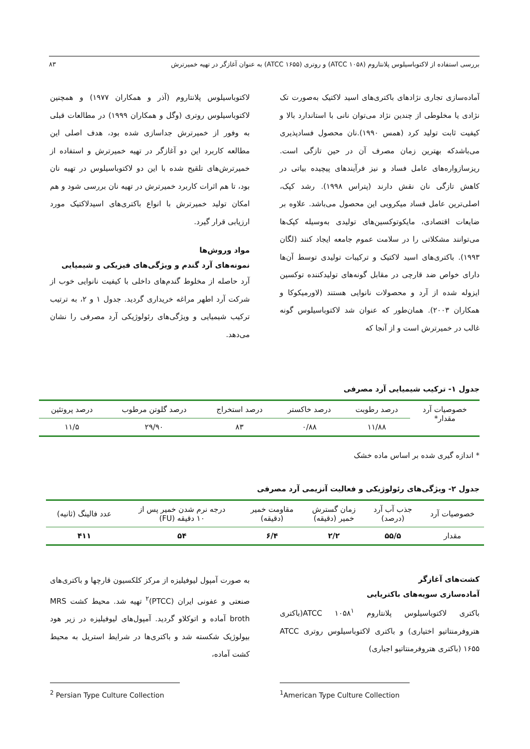بررسی استفاده از لاکتوباسیلوس پلانتاروم (ATCC ۱۰۵۸) و روتری (ATCC ۱۶۵۵) به عنوان آغازگر در تهیه خمیرترش ۸۳
آماده‌سازی تجاری نژادهای باکتری‌های اسید لاکتیک به‌صورت تک نژادی یا مخلوطی از چندین نژاد می‌توان نانی با استاندارد بالا و کیفیت ثابت تولید کرد (همس ۱۹۹۰).نان محصول فسادپذیری می‌باشدکه بهترین زمان مصرف آن در حین تازگی است. ریزسازواره‌های عامل فساد و نیز فرآیندهای پیچیده بیاتی در کاهش تازگی نان نقش دارند (پتراس ۱۹۹۸). رشد کپک، اصلی‌ترین عامل فساد میکروبی این محصول می‌باشد. علاوه بر ضایعات اقتصادی، مایکوتوکسین‌های تولیدی به‌وسیله کپک‌ها می‌توانند مشکلاتی را در سلامت عموم جامعه ایجاد کنند (لگان ۱۹۹۳). باکتری‌های اسید لاکتیک و ترکیبات تولیدی توسط آن‌ها دارای خواص ضد قارچی در مقابل گونه‌های تولیدکننده توکسین ایزوله شده از آرد و محصولات نانوایی هستند (لاورمیکوکا و همکاران ۲۰۰۳). همان‌طور که عنوان شد لاکتوباسیلوس گونه غالب در خمیرترش است و از آنجا که
لاکتوباسیلوس پلانتاروم (آذر و همکاران ۱۹۷۷) و همچنین لاکتوباسیلوس روتری (وگل و همکاران ۱۹۹۹) در مطالعات قبلی به وفور از خمیرترش جداسازی شده بود، هدف اصلی این مطالعه کاربرد این دو آغازگر در تهیه خمیرترش و استفاده از خمیرترش‌های تلقیح شده با این دو لاکتوباسیلوس در تهیه نان بود، تا هم اثرات کاربرد خمیرترش در تهیه نان بررسی شود و هم امکان تولید خمیرترش با انواع باکتری‌های اسیدلاکتیک مورد ارزیابی قرار گیرد.
مواد وروش‌ها
نمونه‌های آرد گندم و ویژگی‌های فیزیکی و شیمیایی
آرد حاصله از مخلوط گندم‌های داخلی با کیفیت نانوایی خوب از شرکت آرد اطهر مراغه خریداری گردید. جدول ۱ و ۲، به ترتیب ترکیب شیمیایی و ویژگی‌های رئولوژیکی آرد مصرفی را نشان می‌دهد.
جدول ۱- ترکیب شیمیایی آرد مصرفی
| خصوصیات آرد مقدار* | درصد رطوبت | درصد خاکستر | درصد استخراج | درصد گلوتن مرطوب | درصد پروتئین |
| | ۱۱/۸۸ | ۰/۸۸ | ۸۳ | ۲۹/۹۰ | ۱۱/۵ |
* اندازه گیری شده بر اساس ماده خشک
جدول ۲- ویژگی‌های رئولوژیکی و فعالیت آنزیمی آرد مصرفی
| خصوصیات آرد | جذب آب آرد (درصد) | زمان گسترش خمیر (دقیقه) | مقاومت خمیر (دقیقه) | درجه نرم شدن خمیر پس از ۱۰ دقیقه (FU) | عدد فالینگ (ثانیه) |
| مقدار | ۵۵/۵ | ۲/۲ | ۶/۴ | ۵۴ | ۴۱۱ |
کشت‌های آغازگر
آماده‌سازی سویه‌های باکتریایی
باکتری لاکتوباسیلوس پلانتاروم ATCC ۱۰۵۸<sup>۱</sup>(باکتری هتروفرمنتاتیو اختیاری) و باکتری لاکتوباسیلوس روتری ATCC ۱۶۵۵ (باکتری هتروفرمنتاتیو اجباری)
به صورت آمپول لیوفیلیزه از مرکز کلکسیون قارچها و باکتری‌های صنعتی و عفونی ایران (PTCC)<sup>۲</sup> تهیه شد. محیط کشت MRS broth آماده و اتوکلاو گردید. آمپول‌های لیوفیلیزه در زیر هود بیولوژیک شکسته شد و باکتری‌ها در شرایط استریل به محیط کشت آماده،
<sup>1</sup> American Type Culture Collection
<sup>2</sup> Persian Type Culture Collection